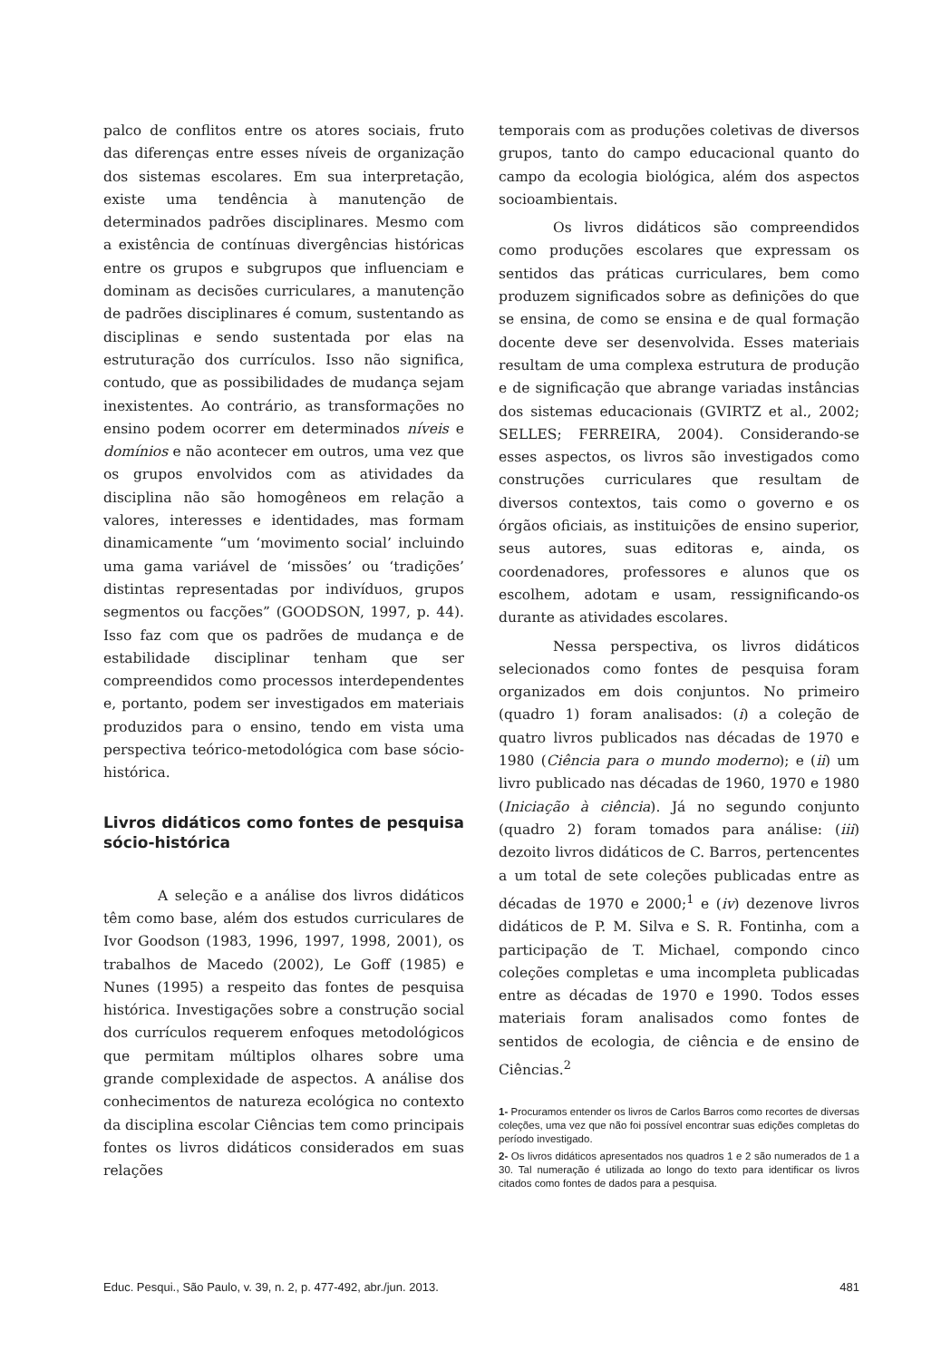palco de conflitos entre os atores sociais, fruto das diferenças entre esses níveis de organização dos sistemas escolares. Em sua interpretação, existe uma tendência à manutenção de determinados padrões disciplinares. Mesmo com a existência de contínuas divergências históricas entre os grupos e subgrupos que influenciam e dominam as decisões curriculares, a manutenção de padrões disciplinares é comum, sustentando as disciplinas e sendo sustentada por elas na estruturação dos currículos. Isso não significa, contudo, que as possibilidades de mudança sejam inexistentes. Ao contrário, as transformações no ensino podem ocorrer em determinados níveis e domínios e não acontecer em outros, uma vez que os grupos envolvidos com as atividades da disciplina não são homogêneos em relação a valores, interesses e identidades, mas formam dinamicamente “um ‘movimento social’ incluindo uma gama variável de ‘missões’ ou ‘tradições’ distintas representadas por indivíduos, grupos segmentos ou facções” (GOODSON, 1997, p. 44). Isso faz com que os padrões de mudança e de estabilidade disciplinar tenham que ser compreendidos como processos interdependentes e, portanto, podem ser investigados em materiais produzidos para o ensino, tendo em vista uma perspectiva teórico-metodológica com base sócio-histórica.
Livros didáticos como fontes de pesquisa sócio-histórica
A seleção e a análise dos livros didáticos têm como base, além dos estudos curriculares de Ivor Goodson (1983, 1996, 1997, 1998, 2001), os trabalhos de Macedo (2002), Le Goff (1985) e Nunes (1995) a respeito das fontes de pesquisa histórica. Investigações sobre a construção social dos currículos requerem enfoques metodológicos que permitam múltiplos olhares sobre uma grande complexidade de aspectos. A análise dos conhecimentos de natureza ecológica no contexto da disciplina escolar Ciências tem como principais fontes os livros didáticos considerados em suas relações
temporais com as produções coletivas de diversos grupos, tanto do campo educacional quanto do campo da ecologia biológica, além dos aspectos socioambientais.
Os livros didáticos são compreendidos como produções escolares que expressam os sentidos das práticas curriculares, bem como produzem significados sobre as definições do que se ensina, de como se ensina e de qual formação docente deve ser desenvolvida. Esses materiais resultam de uma complexa estrutura de produção e de significação que abrange variadas instâncias dos sistemas educacionais (GVIRTZ et al., 2002; SELLES; FERREIRA, 2004). Considerando-se esses aspectos, os livros são investigados como construções curriculares que resultam de diversos contextos, tais como o governo e os órgãos oficiais, as instituições de ensino superior, seus autores, suas editoras e, ainda, os coordenadores, professores e alunos que os escolhem, adotam e usam, ressignificando-os durante as atividades escolares.
Nessa perspectiva, os livros didáticos selecionados como fontes de pesquisa foram organizados em dois conjuntos. No primeiro (quadro 1) foram analisados: (i) a coleção de quatro livros publicados nas décadas de 1970 e 1980 (Ciência para o mundo moderno); e (ii) um livro publicado nas décadas de 1960, 1970 e 1980 (Iniciação à ciência). Já no segundo conjunto (quadro 2) foram tomados para análise: (iii) dezoito livros didáticos de C. Barros, pertencentes a um total de sete coleções publicadas entre as décadas de 1970 e 2000;<sup>1</sup> e (iv) dezenove livros didáticos de P. M. Silva e S. R. Fontinha, com a participação de T. Michael, compondo cinco coleções completas e uma incompleta publicadas entre as décadas de 1970 e 1990. Todos esses materiais foram analisados como fontes de sentidos de ecologia, de ciência e de ensino de Ciências.<sup>2</sup>
1- Procuramos entender os livros de Carlos Barros como recortes de diversas coleções, uma vez que não foi possível encontrar suas edições completas do período investigado.
2- Os livros didáticos apresentados nos quadros 1 e 2 são numerados de 1 a 30. Tal numeração é utilizada ao longo do texto para identificar os livros citados como fontes de dados para a pesquisa.
Educ. Pesqui., São Paulo, v. 39, n. 2, p. 477-492, abr./jun. 2013. 481